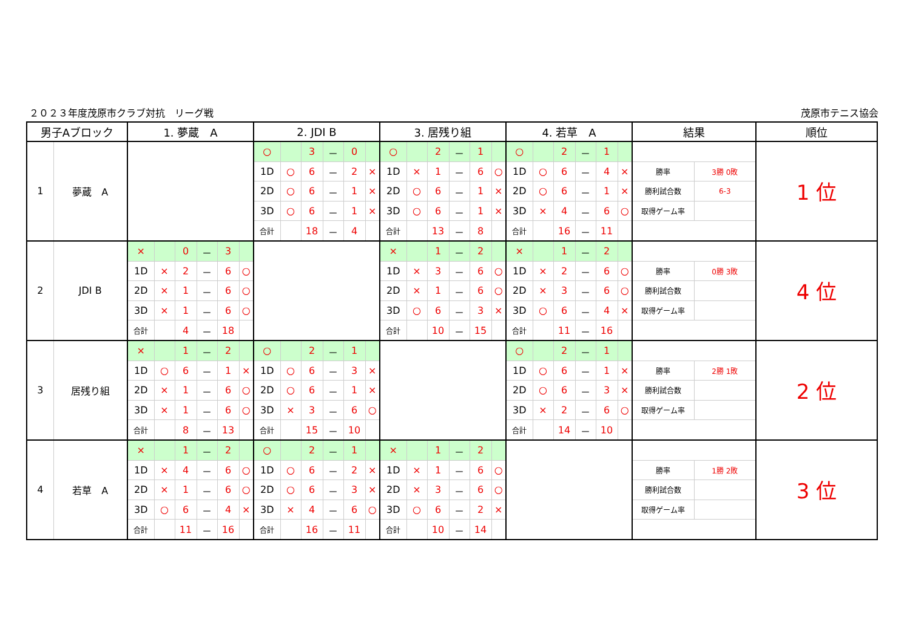２０２３年度茂原市クラブ対抗　リーグ戦 茂原市テニス協会
| 男子Aブロック | | 1. 夢蔵 A | | | | | | 2. JDI B | | | | | | 3. 居残り組 | | | | | | 4. 若草 A | | | | | | 結果 | | 順位 |
| --- | --- | --- | --- | --- | --- | --- | --- | --- | --- | --- | --- | --- | --- | --- | --- | --- | --- | --- | --- | --- | --- | --- | --- | --- | --- | --- | --- | --- |
| 1 | 夢蔵 A | | | | | | | ○ | | 3 | － | 0 | | ○ | | 2 | － | 1 | | ○ | | 2 | － | 1 | | | | 1 位 |
| | | | | | | | | 1D | ○ | 6 | － | 2 | × | 1D | × | 1 | － | 6 | ○ | 1D | ○ | 6 | － | 4 | × | 勝率 | 3勝 0敗 | |
| | | | | | | | | 2D | ○ | 6 | － | 1 | × | 2D | ○ | 6 | － | 1 | × | 2D | ○ | 6 | － | 1 | × | 勝利試合数 | 6-3 | |
| | | | | | | | | 3D | ○ | 6 | － | 1 | × | 3D | ○ | 6 | － | 1 | × | 3D | × | 4 | － | 6 | ○ | 取得ゲーム率 | | |
| | | | | | | | | 合計 | | 18 | － | 4 | | 合計 | | 13 | － | 8 | | 合計 | | 16 | － | 11 | | | | |
| 2 | JDI B | × | | 0 | － | 3 | | | | | | | | × | | 1 | － | 2 | | × | | 1 | － | 2 | | | | 4 位 |
| | | 1D | × | 2 | － | 6 | ○ | | | | | | | 1D | × | 3 | － | 6 | ○ | 1D | × | 2 | － | 6 | ○ | 勝率 | 0勝 3敗 | |
| | | 2D | × | 1 | － | 6 | ○ | | | | | | | 2D | × | 1 | － | 6 | ○ | 2D | × | 3 | － | 6 | ○ | 勝利試合数 | | |
| | | 3D | × | 1 | － | 6 | ○ | | | | | | | 3D | ○ | 6 | － | 3 | × | 3D | ○ | 6 | － | 4 | × | 取得ゲーム率 | | |
| | | 合計 | | 4 | － | 18 | | | | | | | | 合計 | | 10 | － | 15 | | 合計 | | 11 | － | 16 | | | | |
| 3 | 居残り組 | × | | 1 | － | 2 | | ○ | | 2 | － | 1 | | | | | | | | ○ | | 2 | － | 1 | | | | 2 位 |
| | | 1D | ○ | 6 | － | 1 | × | 1D | ○ | 6 | － | 3 | × | | | | | | | 1D | ○ | 6 | － | 1 | × | 勝率 | 2勝 1敗 | |
| | | 2D | × | 1 | － | 6 | ○ | 2D | ○ | 6 | － | 1 | × | | | | | | | 2D | ○ | 6 | － | 3 | × | 勝利試合数 | | |
| | | 3D | × | 1 | － | 6 | ○ | 3D | × | 3 | － | 6 | ○ | | | | | | | 3D | × | 2 | － | 6 | ○ | 取得ゲーム率 | | |
| | | 合計 | | 8 | － | 13 | | 合計 | | 15 | － | 10 | | | | | | | | 合計 | | 14 | － | 10 | | | | |
| 4 | 若草 A | × | | 1 | － | 2 | | ○ | | 2 | － | 1 | | × | | 1 | － | 2 | | | | | | | | | | 3 位 |
| | | 1D | × | 4 | － | 6 | ○ | 1D | ○ | 6 | － | 2 | × | 1D | × | 1 | － | 6 | ○ | | | | | | | 勝率 | 1勝 2敗 | |
| | | 2D | × | 1 | － | 6 | ○ | 2D | ○ | 6 | － | 3 | × | 2D | × | 3 | － | 6 | ○ | | | | | | | 勝利試合数 | | |
| | | 3D | ○ | 6 | － | 4 | × | 3D | × | 4 | － | 6 | ○ | 3D | ○ | 6 | － | 2 | × | | | | | | | 取得ゲーム率 | | |
| | | 合計 | | 11 | － | 16 | | 合計 | | 16 | － | 11 | | 合計 | | 10 | － | 14 | | | | | | | | | | |